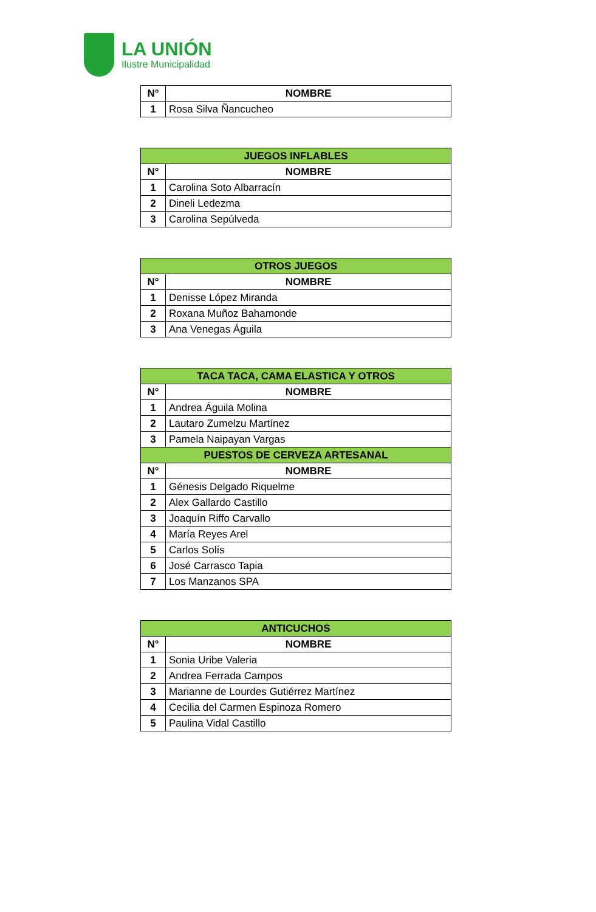LA UNIÓN
Ilustre Municipalidad
| N° | NOMBRE |
| 1 | Rosa Silva Ñancucheo |
| JUEGOS INFLABLES | |
| --- | --- |
| N° | NOMBRE |
| 1 | Carolina Soto Albarracín |
| 2 | Dineli Ledezma |
| 3 | Carolina Sepúlveda |
| OTROS JUEGOS | |
| --- | --- |
| N° | NOMBRE |
| 1 | Denisse López Miranda |
| 2 | Roxana Muñoz Bahamonde |
| 3 | Ana Venegas Águila |
| TACA TACA, CAMA ELASTICA Y OTROS | |
| --- | --- |
| N° | NOMBRE |
| 1 | Andrea Águila Molina |
| 2 | Lautaro Zumelzu Martínez |
| 3 | Pamela Naipayan Vargas |
| PUESTOS DE CERVEZA ARTESANAL | |
| N° | NOMBRE |
| 1 | Génesis Delgado Riquelme |
| 2 | Alex Gallardo Castillo |
| 3 | Joaquín Riffo Carvallo |
| 4 | María Reyes Arel |
| 5 | Carlos Solís |
| 6 | José Carrasco Tapia |
| 7 | Los Manzanos SPA |
| ANTICUCHOS | |
| --- | --- |
| N° | NOMBRE |
| 1 | Sonia Uribe Valeria |
| 2 | Andrea Ferrada Campos |
| 3 | Marianne de Lourdes Gutiérrez Martínez |
| 4 | Cecilia del Carmen Espinoza Romero |
| 5 | Paulina Vidal Castillo |